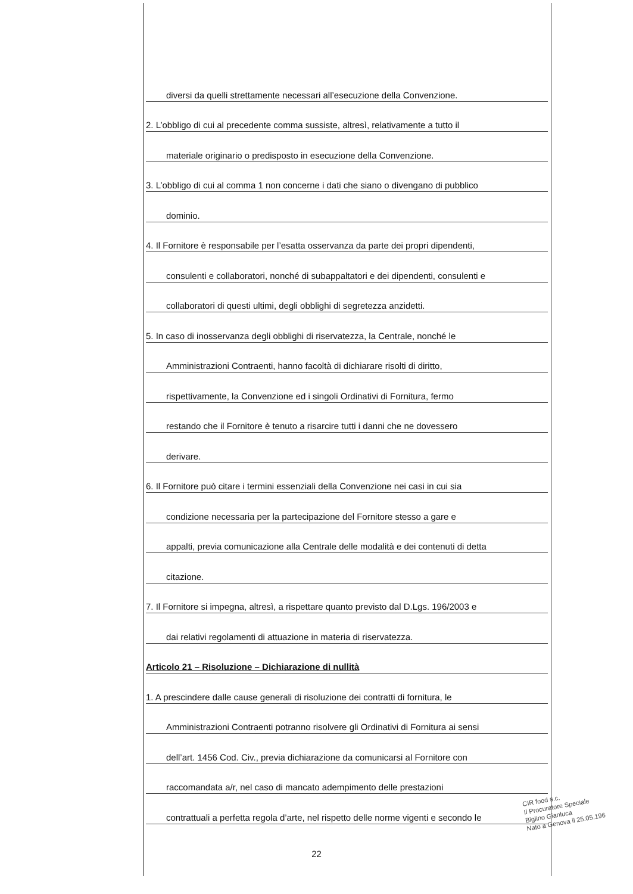diversi da quelli strettamente necessari all’esecuzione della Convenzione.
2. L’obbligo di cui al precedente comma sussiste, altresì, relativamente a tutto il
materiale originario o predisposto in esecuzione della Convenzione.
3. L’obbligo di cui al comma 1 non concerne i dati che siano o divengano di pubblico
dominio.
4. Il Fornitore è responsabile per l’esatta osservanza da parte dei propri dipendenti,
consulenti e collaboratori, nonché di subappaltatori e dei dipendenti, consulenti e
collaboratori di questi ultimi, degli obblighi di segretezza anzidetti.
5. In caso di inosservanza degli obblighi di riservatezza, la Centrale, nonché le
Amministrazioni Contraenti, hanno facoltà di dichiarare risolti di diritto,
rispettivamente, la Convenzione ed i singoli Ordinativi di Fornitura, fermo
restando che il Fornitore è tenuto a risarcire tutti i danni che ne dovessero
derivare.
6. Il Fornitore può citare i termini essenziali della Convenzione nei casi in cui sia
condizione necessaria per la partecipazione del Fornitore stesso a gare e
appalti, previa comunicazione alla Centrale delle modalità e dei contenuti di detta
citazione.
7. Il Fornitore si impegna, altresì, a rispettare quanto previsto dal D.Lgs. 196/2003 e
dai relativi regolamenti di attuazione in materia di riservatezza.
Articolo 21 – Risoluzione – Dichiarazione di nullità
1. A prescindere dalle cause generali di risoluzione dei contratti di fornitura, le
Amministrazioni Contraenti potranno risolvere gli Ordinativi di Fornitura ai sensi
dell’art. 1456 Cod. Civ., previa dichiarazione da comunicarsi al Fornitore con
raccomandata a/r, nel caso di mancato adempimento delle prestazioni
contrattuali a perfetta regola d’arte, nel rispetto delle norme vigenti e secondo le
22
CIR food s.c.
Il Procuratore Speciale
Biglino Gianluca
Nato a Genova il 25.05.196